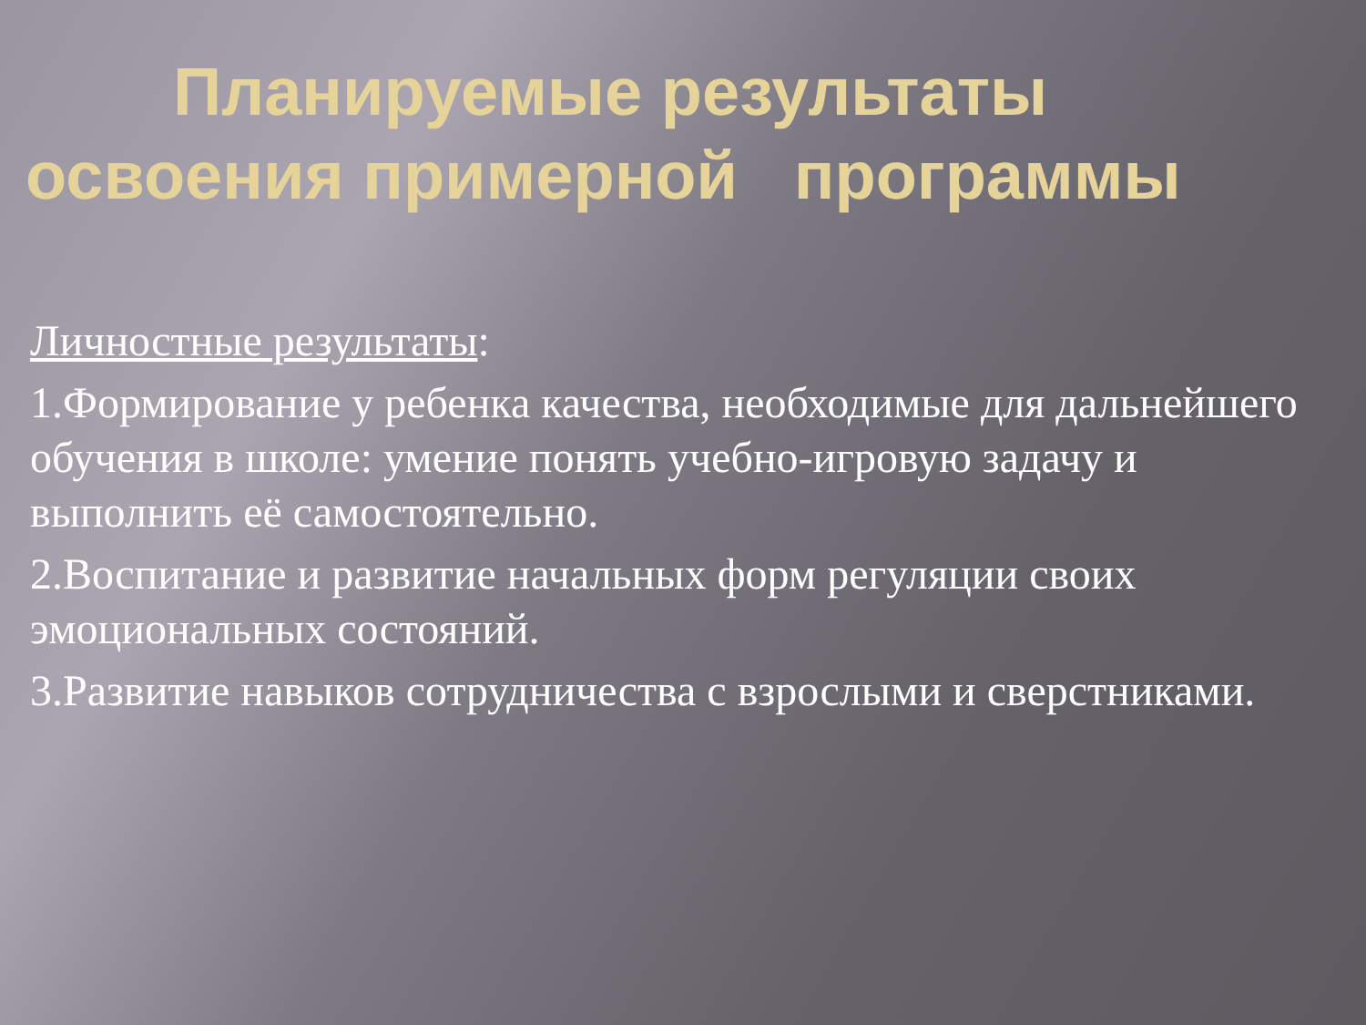Планируемые результаты
освоения примерной программы
Личностные результаты:
1.Формирование у ребенка качества, необходимые для дальнейшего обучения в школе: умение понять учебно-игровую задачу и выполнить её самостоятельно.
2.Воспитание и развитие начальных форм регуляции своих эмоциональных состояний.
3.Развитие навыков сотрудничества с взрослыми и сверстниками.